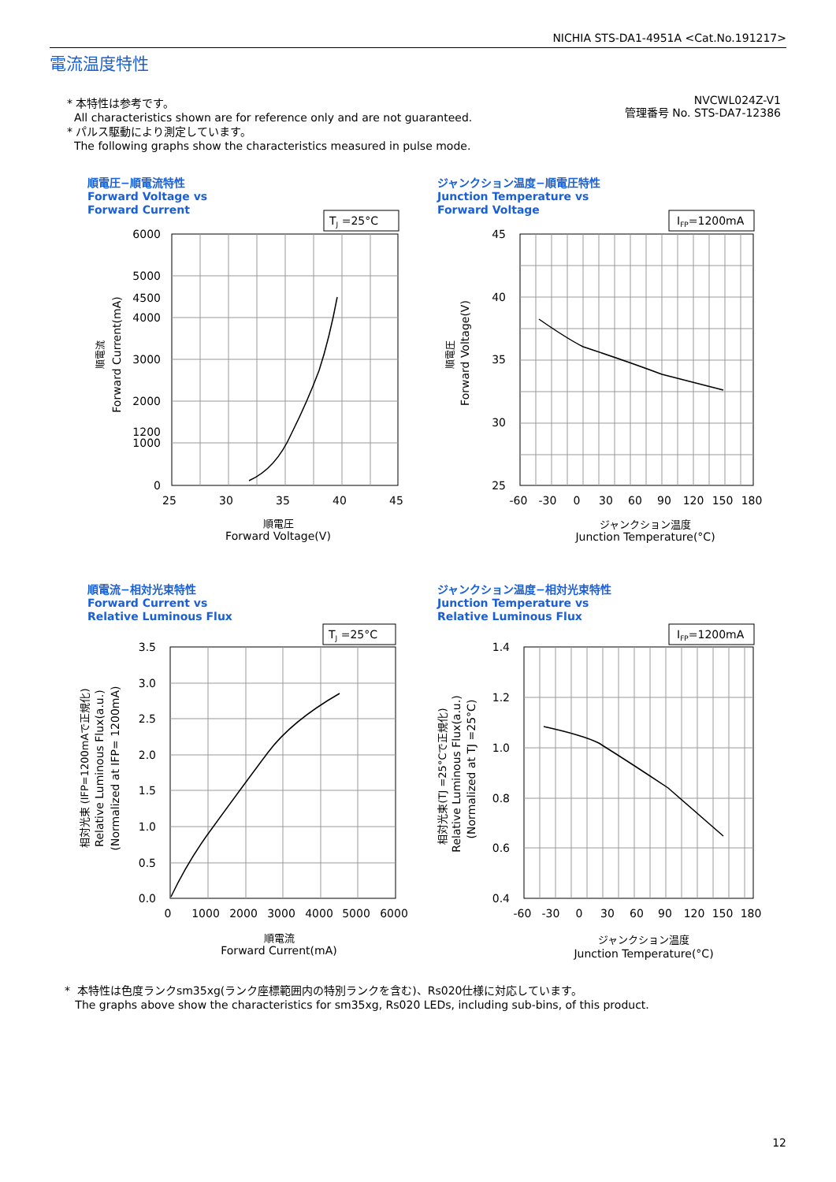NICHIA STS-DA1-4951A <Cat.No.191217>
電流温度特性
* 本特性は参考です。
All characteristics shown are for reference only and are not guaranteed.
* パルス駆動により測定しています。
The following graphs show the characteristics measured in pulse mode.
NVCWL024Z-V1
管理番号 No. STS-DA7-12386
順電圧−順電流特性
Forward Voltage vs
Forward Current
ジャンクション温度−順電圧特性
Junction Temperature vs
Forward Voltage
順電流−相対光束特性
Forward Current vs
Relative Luminous Flux
ジャンクション温度−相対光束特性
Junction Temperature vs
Relative Luminous Flux
TJ =25°C
IFP=1200mA
TJ =25°C
IFP=1200mA
6000
5000
4500
4000
3000
2000
1200
1000
0
45
40
35
30
25
3.5
3.0
2.5
2.0
1.5
1.0
0.5
0.0
1.4
1.2
1.0
0.8
0.6
0.4
25
30
35
40
45
-60
-30
0
30
60
90
120
150
180
0
1000
2000
3000
4000
5000
6000
-60
-30
0
30
60
90
120
150
180
順電圧
Forward Voltage(V)
ジャンクション温度
Junction Temperature(°C)
順電流
Forward Current(mA)
ジャンクション温度
Junction Temperature(°C)
順電流
Forward Current(mA)
順電圧
Forward Voltage(V)
相対光束 (IFP=1200mAで正規化)
Relative Luminous Flux(a.u.)
(Normalized at IFP= 1200mA)
相対光束(TJ =25°Cで正規化)
Relative Luminous Flux(a.u.)
(Normalized at TJ =25°C)
* 本特性は色度ランクsm35xg(ランク座標範囲内の特別ランクを含む)、Rs020仕様に対応しています。
The graphs above show the characteristics for sm35xg, Rs020 LEDs, including sub-bins, of this product.
12